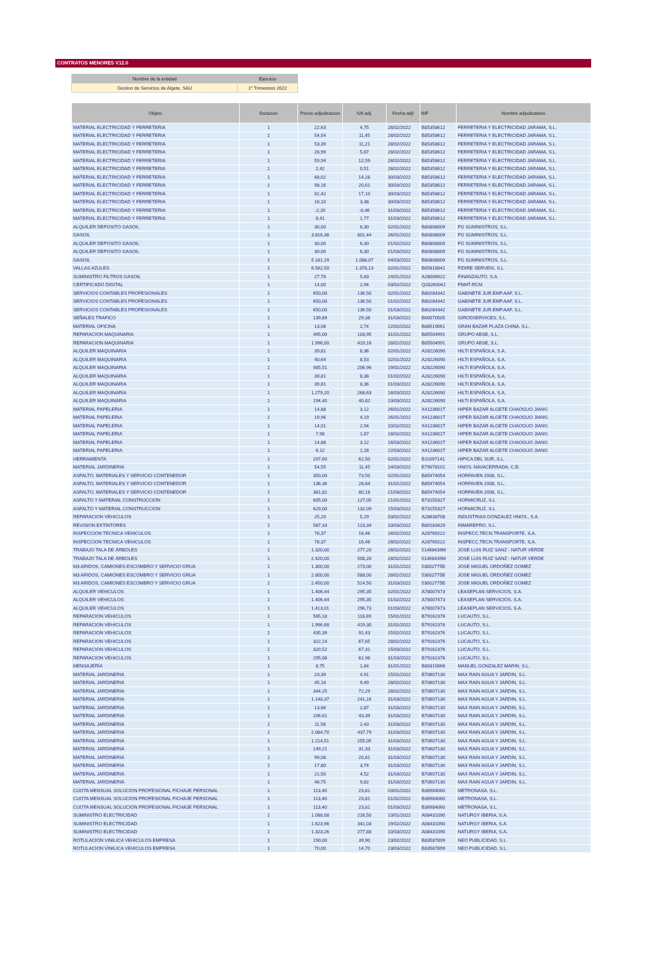CONTRATOS MENORES V12.0
| Nombre de la entidad | Ejercicio |
| Gestion de Servicios de Algete, SAU | 1º Trimestres 2022 |
| Objeto | Duracion | Precio adjudicacion | IVA adj. | Fecha adj/ | NIF | Nombre adjudicatario |
| --- | --- | --- | --- | --- | --- | --- |
| MATERIAL ELECTRICIDAD Y FERRETERIA | 1 | 22,63 | 4,75 | 28/02/2022 | B85358612 | FERRETERIA Y ELECTRICIDAD JARAMA, S.L. |
| MATERIAL ELECTRICIDAD Y FERRETERIA | 1 | 54,54 | 11,45 | 28/02/2022 | B85358612 | FERRETERIA Y ELECTRICIDAD JARAMA, S.L. |
| MATERIAL ELECTRICIDAD Y FERRETERIA | 1 | 53,39 | 11,21 | 28/02/2022 | B85358612 | FERRETERIA Y ELECTRICIDAD JARAMA, S.L. |
| MATERIAL ELECTRICIDAD Y FERRETERIA | 1 | 26,99 | 5,67 | 28/02/2022 | B85358612 | FERRETERIA Y ELECTRICIDAD JARAMA, S.L. |
| MATERIAL ELECTRICIDAD Y FERRETERIA | 1 | 59,94 | 12,59 | 28/02/2022 | B85358612 | FERRETERIA Y ELECTRICIDAD JARAMA, S.L. |
| MATERIAL ELECTRICIDAD Y FERRETERIA | 1 | 2,42 | 0,51 | 28/02/2022 | B85358612 | FERRETERIA Y ELECTRICIDAD JARAMA, S.L. |
| MATERIAL ELECTRICIDAD Y FERRETERIA | 1 | 68,02 | 14,28 | 30/03/2022 | B85358612 | FERRETERIA Y ELECTRICIDAD JARAMA, S.L. |
| MATERIAL ELECTRICIDAD Y FERRETERIA | 1 | 98,16 | 20,61 | 30/03/2022 | B85358612 | FERRETERIA Y ELECTRICIDAD JARAMA, S.L. |
| MATERIAL ELECTRICIDAD Y FERRETERIA | 1 | 81,42 | 17,10 | 30/03/2022 | B85358612 | FERRETERIA Y ELECTRICIDAD JARAMA, S.L. |
| MATERIAL ELECTRICIDAD Y FERRETERIA | 1 | 16,10 | 3,38 | 30/03/2022 | B85358612 | FERRETERIA Y ELECTRICIDAD JARAMA, S.L. |
| MATERIAL ELECTRICIDAD Y FERRETERIA | 1 | -2,20 | -0,46 | 31/03/2022 | B85358612 | FERRETERIA Y ELECTRICIDAD JARAMA, S.L. |
| MATERIAL ELECTRICIDAD Y FERRETERIA | 1 | 8,41 | 1,77 | 31/03/2022 | B85358612 | FERRETERIA Y ELECTRICIDAD JARAMA, S.L. |
| ALQUILER DEPOSITO GASOIL | 1 | 30,00 | 6,30 | 02/01/2022 | B80808009 | FG SUMINISTROS, S.L. |
| GASOIL | 1 | 3.816,38 | 801,44 | 26/01/2022 | B80808009 | FG SUMINISTROS, S.L. |
| ALQUILER DEPOSITO GASOIL | 1 | 30,00 | 6,30 | 01/02/2022 | B80808009 | FG SUMINISTROS, S.L. |
| ALQUILER DEPOSITO GASOIL | 1 | 30,00 | 6,30 | 01/03/2022 | B80808009 | FG SUMINISTROS, S.L. |
| GASOIL | 1 | 5.181,29 | 1.088,07 | 04/03/2022 | B80808009 | FG SUMINISTROS, S.L. |
| VALLAS AZULES | 1 | 6.562,50 | 1.378,13 | 02/01/2022 | B65818841 | FIDIRE SERVEIS, S.L. |
| SUMINISTRO FILTROS GASOIL | 1 | 27,78 | 5,83 | 24/01/2022 | A28006922 | FINANZAUTO, S.A. |
| CERTIFICADO DIGITAL | 1 | 14,00 | 2,94 | 03/02/2022 | Q2826004J | FNMT-RCM |
| SERVICIOS CONTABLES PROFESIONALES | 1 | 650,00 | 136,50 | 02/01/2022 | B80284342 | GABINETE JUR.EMP.AAF, S.L. |
| SERVICIOS CONTABLES PROFESIONALES | 1 | 650,00 | 136,50 | 01/02/2022 | B80284342 | GABINETE JUR.EMP.AAF, S.L. |
| SERVICIOS CONTABLES PROFESIONALES | 1 | 650,00 | 136,50 | 01/03/2022 | B80284342 | GABINETE JUR.EMP.AAF, S.L. |
| SEÑALES TRAFICO | 1 | 139,89 | 29,38 | 31/03/2022 | B60070505 | GIRODSERVICES, S.L. |
| MATERIAL OFICINA | 1 | 13,06 | 2,74 | 22/02/2022 | B88519061 | GRAN BAZAR PLAZA CHINA, S.L. |
| REPARACION MAQUINARIA | 1 | 495,00 | 103,95 | 31/01/2022 | B85504991 | GRUPO ABSE, S.L. |
| REPARACION MAQUINARIA | 1 | 1.996,00 | 419,16 | 28/02/2022 | B85504991 | GRUPO ABSE, S.L. |
| ALQUILER MAQUINARIA | 1 | 39,81 | 8,36 | 02/01/2022 | A28226090 | HILTI ESPAÑOLA, S.A. |
| ALQUILER MAQUINARIA | 1 | 40,64 | 8,53 | 02/01/2022 | A28226090 | HILTI ESPAÑOLA, S.A. |
| ALQUILER MAQUINARIA | 1 | 985,51 | 206,96 | 19/01/2022 | A28226090 | HILTI ESPAÑOLA, S.A. |
| ALQUILER MAQUINARIA | 1 | 39,81 | 8,36 | 01/02/2022 | A28226090 | HILTI ESPAÑOLA, S.A. |
| ALQUILER MAQUINARIA | 1 | 39,81 | 8,36 | 01/03/2022 | A28226090 | HILTI ESPAÑOLA, S.A. |
| ALQUILER MAQUINARIA | 1 | 1.279,20 | 268,63 | 18/03/2022 | A28226090 | HILTI ESPAÑOLA, S.A. |
| ALQUILER MAQUINARIA | 1 | 194,40 | 40,82 | 23/03/2022 | A28226090 | HILTI ESPAÑOLA, S.A. |
| MATERIAL PAPELERIA | 1 | 14,88 | 3,12 | 26/01/2022 | X4123601T | HIPER BAZAR ALGETE CHAOGUO JIANG |
| MATERIAL PAPELERIA | 1 | 19,96 | 4,19 | 26/01/2022 | X4123601T | HIPER BAZAR ALGETE CHAOGUO JIANG |
| MATERIAL PAPELERIA | 1 | 14,01 | 2,94 | 10/02/2022 | X4123601T | HIPER BAZAR ALGETE CHAOGUO JIANG |
| MATERIAL PAPELERIA | 1 | 7,98 | 1,67 | 18/02/2022 | X4123601T | HIPER BAZAR ALGETE CHAOGUO JIANG |
| MATERIAL PAPELERIA | 1 | 14,88 | 3,12 | 16/03/2022 | X4123601T | HIPER BAZAR ALGETE CHAOGUO JIANG |
| MATERIAL PAPELERIA | 1 | 6,12 | 1,28 | 22/03/2022 | X4123601T | HIPER BAZAR ALGETE CHAOGUO JIANG |
| HERRAMIENTA | 1 | 297,60 | 62,50 | 02/01/2022 | B11697141 | HIPICA DEL SUR, S.L. |
| MATERIAL JARDINERIA | 1 | 54,55 | 11,45 | 14/03/2022 | E79078101 | HNOS. NAVACERRADA, C.B. |
| ASFALTO, MATERIALES Y SERVICIO CONTENEDOR | 1 | 350,00 | 73,50 | 02/01/2022 | B85474054 | HORFAVEN 2008, S.L. |
| ASFALTO, MATERIALES Y SERVICIO CONTENEDOR | 1 | 136,36 | 28,64 | 31/01/2022 | B85474054 | HORFAVEN 2008, S.L. |
| ASFALTO, MATERIALES Y SERVICIO CONTENEDOR | 1 | 381,82 | 80,18 | 21/03/2022 | B85474054 | HORFAVEN 2008, S.L. |
| ASFALTO Y MATERIAL CONSTRUCCION | 1 | 605,00 | 127,05 | 21/01/2022 | B73155327 | HORMICRUZ, S.L. |
| ASFALTO Y MATERIAL CONSTRUCCION | 1 | 629,00 | 132,09 | 15/03/2022 | B73155327 | HORMICRUZ, S.L. |
| REPARACION VEHICULOS | 1 | 25,20 | 5,29 | 03/02/2022 | A28638708 | INDUSTRIAS GONZALEZ HNOS., S.A. |
| REVISION EXTINTORES | 1 | 587,33 | 123,34 | 10/03/2022 | B80183429 | INMAREPRO, S.L. |
| INSPECCION TECNICA VEHICULOS | 1 | 78,37 | 16,46 | 16/02/2022 | A28769222 | INSPECC.TECN.TRANSPORTE, S.A. |
| INSPECCION TECNICA VEHICULOS | 1 | 78,37 | 16,46 | 28/02/2022 | A28769222 | INSPECC.TECN.TRANSPORTE, S.A. |
| TRABAJO TALA DE ÁRBOLES | 1 | 1.320,00 | 277,20 | 28/02/2022 | 51468439M | JOSE LUIS RUIZ SANZ - NATUR VERDE |
| TRABAJO TALA DE ÁRBOLES | 1 | 2.420,00 | 508,20 | 28/02/2022 | 51468439M | JOSE LUIS RUIZ SANZ - NATUR VERDE |
| M3 ARIDOS, CAMIONES ESCOMBRO Y SERVICIO GRUA | 1 | 1.300,00 | 273,00 | 31/01/2022 | 53002775B | JOSE MIGUEL ORDOÑEZ GOMEZ |
| M3 ARIDOS, CAMIONES ESCOMBRO Y SERVICIO GRUA | 1 | 2.800,00 | 588,00 | 28/02/2022 | 53002775B | JOSE MIGUEL ORDOÑEZ GOMEZ |
| M3 ARIDOS, CAMIONES ESCOMBRO Y SERVICIO GRUA | 1 | 2.450,00 | 514,50 | 31/03/2022 | 53002775B | JOSE MIGUEL ORDOÑEZ GOMEZ |
| ALQUILER VEHICULOS | 1 | 1.406,44 | 295,35 | 02/01/2022 | A78007473 | LEASEPLAN SERVICIOS, S.A. |
| ALQUILER VEHICULOS | 1 | 1.406,44 | 295,35 | 01/02/2022 | A78007473 | LEASEPLAN SERVICIOS, S.A. |
| ALQUILER VEHICULOS | 1 | 1.413,01 | 296,73 | 01/03/2022 | A78007473 | LEASEPLAN SERVICIOS, S.A. |
| REPARACION VEHICULOS | 1 | 565,18 | 118,69 | 15/01/2022 | B79162376 | LUCAUTO, S.L. |
| REPARACION VEHICULOS | 1 | 1.996,68 | 419,30 | 31/01/2022 | B79162376 | LUCAUTO, S.L. |
| REPARACION VEHICULOS | 1 | 435,39 | 91,43 | 15/02/2022 | B79162376 | LUCAUTO, S.L. |
| REPARACION VEHICULOS | 1 | 322,14 | 67,65 | 28/02/2022 | B79162376 | LUCAUTO, S.L. |
| REPARACION VEHICULOS | 1 | 320,52 | 67,31 | 15/03/2022 | B79162376 | LUCAUTO, S.L. |
| REPARACION VEHICULOS | 1 | 295,06 | 61,96 | 31/03/2022 | B79162376 | LUCAUTO, S.L. |
| MENSAJERÍA | 1 | 8,75 | 1,84 | 31/01/2022 | B80315666 | MANUEL GONZALEZ MARIN, S.L. |
| MATERIAL JARDINERIA | 1 | 23,39 | 4,91 | 15/01/2022 | B70607130 | MAX RAIN AGUA Y JARDIN, S.L. |
| MATERIAL JARDINERIA | 1 | 45,18 | 9,49 | 28/02/2022 | B70607130 | MAX RAIN AGUA Y JARDIN, S.L. |
| MATERIAL JARDINERIA | 1 | 344,25 | 72,29 | 28/02/2022 | B70607130 | MAX RAIN AGUA Y JARDIN, S.L. |
| MATERIAL JARDINERIA | 1 | 1.148,37 | 241,16 | 31/03/2022 | B70607130 | MAX RAIN AGUA Y JARDIN, S.L. |
| MATERIAL JARDINERIA | 1 | 13,66 | 2,87 | 31/03/2022 | B70607130 | MAX RAIN AGUA Y JARDIN, S.L. |
| MATERIAL JARDINERIA | 1 | 206,61 | 43,39 | 31/03/2022 | B70607130 | MAX RAIN AGUA Y JARDIN, S.L. |
| MATERIAL JARDINERIA | 1 | 11,58 | 2,43 | 31/03/2022 | B70607130 | MAX RAIN AGUA Y JARDIN, S.L. |
| MATERIAL JARDINERIA | 1 | 2.084,70 | 437,79 | 31/03/2022 | B70607130 | MAX RAIN AGUA Y JARDIN, S.L. |
| MATERIAL JARDINERIA | 1 | 1.214,51 | 255,05 | 31/03/2022 | B70607130 | MAX RAIN AGUA Y JARDIN, S.L. |
| MATERIAL JARDINERIA | 1 | 149,21 | 31,33 | 31/03/2022 | B70607130 | MAX RAIN AGUA Y JARDIN, S.L. |
| MATERIAL JARDINERIA | 1 | 99,08 | 20,81 | 31/03/2022 | B70607130 | MAX RAIN AGUA Y JARDIN, S.L. |
| MATERIAL JARDINERIA | 1 | 17,80 | 3,74 | 31/03/2022 | B70607130 | MAX RAIN AGUA Y JARDIN, S.L. |
| MATERIAL JARDINERIA | 1 | 21,50 | 4,52 | 31/03/2022 | B70607130 | MAX RAIN AGUA Y JARDIN, S.L. |
| MATERIAL JARDINERIA | 1 | 46,75 | 9,82 | 31/03/2022 | B70607130 | MAX RAIN AGUA Y JARDIN, S.L. |
| CUOTA MENSUAL SOLUCION PROFESIONAL FICHAJE PERSONAL | 1 | 113,40 | 23,81 | 03/01/2022 | B36984060 | METRONASA, S.L. |
| CUOTA MENSUAL SOLUCION PROFESIONAL FICHAJE PERSONAL | 1 | 113,40 | 23,81 | 01/02/2022 | B36984060 | METRONASA, S.L. |
| CUOTA MENSUAL SOLUCION PROFESIONAL FICHAJE PERSONAL | 1 | 113,40 | 23,81 | 01/03/2022 | B36984060 | METRONASA, S.L. |
| SUMINISTRO ELECTRICIDAD | 1 | 1.088,08 | 228,50 | 13/01/2022 | A08431090 | NATURGY IBERIA, S.A. |
| SUMINISTRO ELECTRICIDAD | 1 | 1.623,96 | 341,03 | 19/02/2022 | A08431090 | NATURGY IBERIA, S.A. |
| SUMINISTRO ELECTRICIDAD | 1 | 1.323,26 | 277,88 | 10/03/2022 | A08431090 | NATURGY IBERIA, S.A. |
| ROTULACION VINILICA VEHICULOS EMPRESA | 1 | 190,00 | 39,90 | 23/02/2022 | B83587899 | NEO PUBLICIDAD, S.L. |
| ROTULACION VINILICA VEHICULOS EMPRESA | 1 | 70,00 | 14,70 | 23/03/2022 | B83587899 | NEO PUBLICIDAD, S.L. |